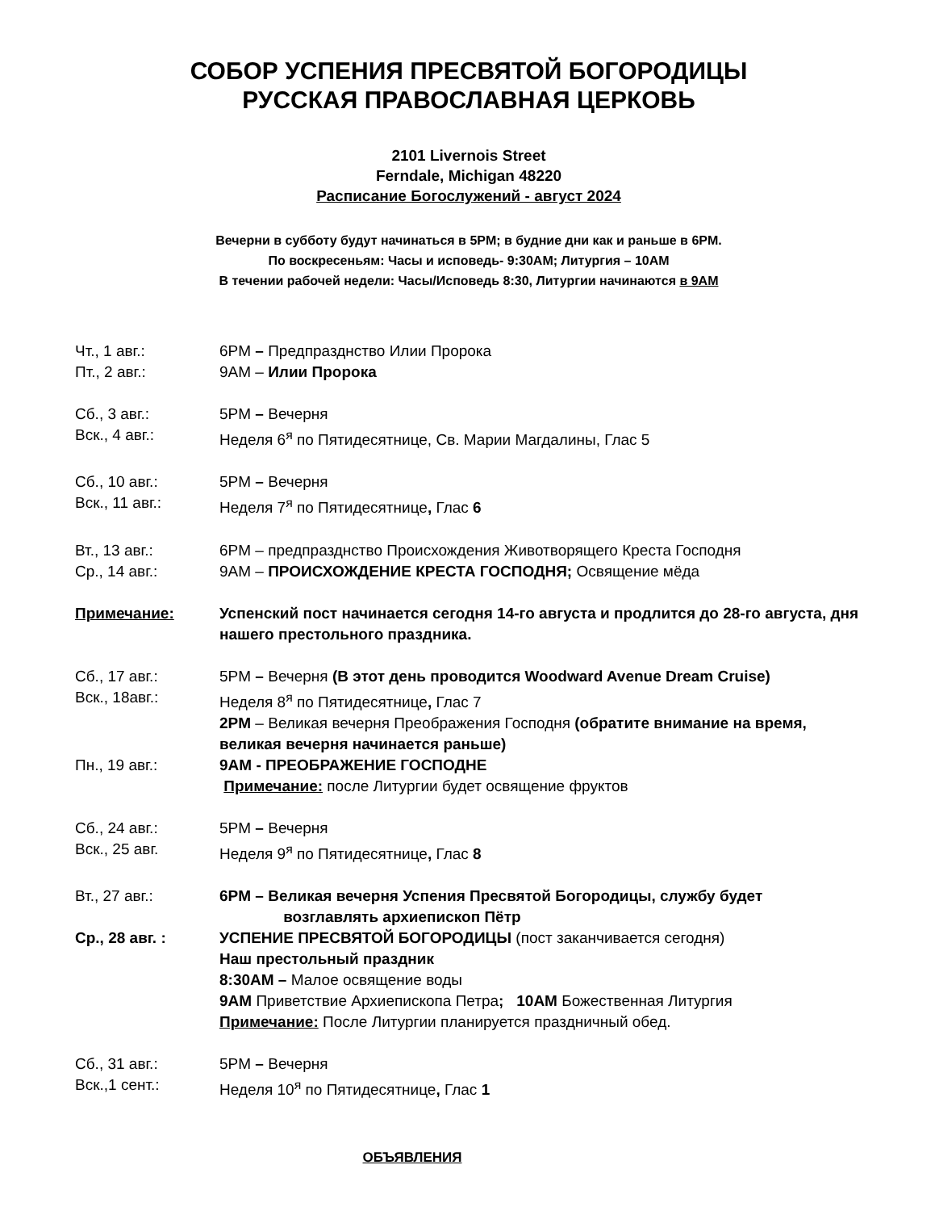СОБОР УСПЕНИЯ ПРЕСВЯТОЙ БОГОРОДИЦЫ
РУССКАЯ ПРАВОСЛАВНАЯ ЦЕРКОВЬ
2101 Livernois Street
Ferndale, Michigan 48220
Расписание Богослужений - август 2024
Вечерни в субботу будут начинаться в 5PM; в будние дни как и раньше в 6PM.
По воскресеньям: Часы и исповедь- 9:30AM; Литургия – 10AM
В течении рабочей недели: Часы/Исповедь 8:30, Литургии начинаются в 9AM
Чт., 1 авг.: 6PM – Предпразднство Илии Пророка
Пт., 2 авг.: 9AM – Илии Пророка
Сб., 3 авг.: 5PM – Вечерня
Вск., 4 авг.: Неделя 6<sup>я</sup> по Пятидесятнице, Св. Марии Магдалины, Глас 5
Сб., 10 авг.: 5PM – Вечерня
Вск., 11 авг.: Неделя 7<sup>я</sup> по Пятидесятнице, Глас 6
Вт., 13 авг.: 6PM – предпразднство Происхождения Животворящего Креста Господня
Ср., 14 авг.: 9AM – ПРОИСХОЖДЕНИЕ КРЕСТА ГОСПОДНЯ; Освящение мёда
Примечание: Успенский пост начинается сегодня 14-го августа и продлится до 28-го августа, дня нашего престольного праздника.
Сб., 17 авг.: 5PM – Вечерня (В этот день проводится Woodward Avenue Dream Cruise)
Вск., 18авг.: Неделя 8<sup>я</sup> по Пятидесятнице, Глас 7
2PM – Великая вечерня Преображения Господня (обратите внимание на время, великая вечерня начинается раньше)
Пн., 19 авг.: 9AM - ПРЕОБРАЖЕНИЕ ГОСПОДНЕ
Примечание: после Литургии будет освящение фруктов
Сб., 24 авг.: 5PM – Вечерня
Вск., 25 авг. Неделя 9<sup>я</sup> по Пятидесятнице, Глас 8
Вт., 27 авг.: 6PM – Великая вечерня Успения Пресвятой Богородицы, службу будет
возглавлять архиепископ Пётр
Ср., 28 авг. : УСПЕНИЕ ПРЕСВЯТОЙ БОГОРОДИЦЫ (пост заканчивается сегодня)
Наш престольный праздник
8:30AM – Малое освящение воды
9AM Приветствие Архиепископа Петра; 10AM Божественная Литургия
Примечание: После Литургии планируется праздничный обед.
Сб., 31 авг.: 5PM – Вечерня
Вск.,1 сент.: Неделя 10<sup>я</sup> по Пятидесятнице, Глас 1
ОБЪЯВЛЕНИЯ